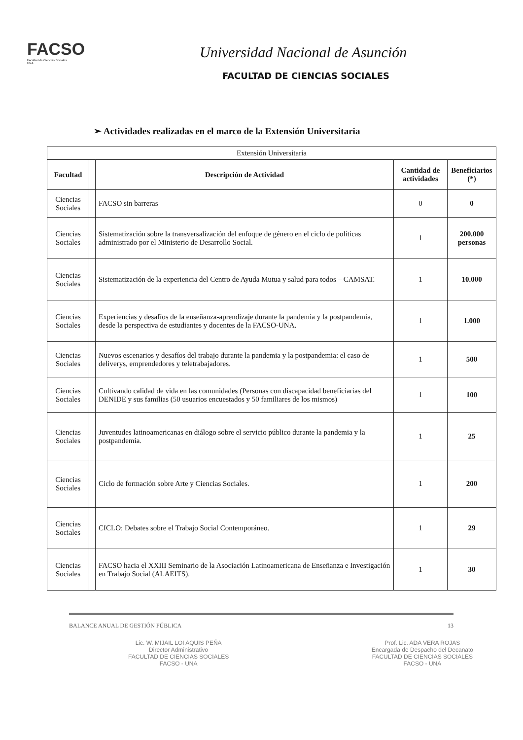FACSO
Facultad de Ciencias Sociales
UNA
Universidad Nacional de Asunción
FACULTAD DE CIENCIAS SOCIALES
➢ Actividades realizadas en el marco de la Extensión Universitaria
| Extensión Universitaria | | | | |
| Facultad | | Descripción de Actividad | Cantidad de actividades | Beneficiarios (*) |
| Ciencias Sociales | | FACSO sin barreras | 0 | 0 |
| Ciencias Sociales | | Sistematización sobre la transversalización del enfoque de género en el ciclo de políticas administrado por el Ministerio de Desarrollo Social. | 1 | 200.000 personas |
| Ciencias Sociales | | Sistematización de la experiencia del Centro de Ayuda Mutua y salud para todos – CAMSAT. | 1 | 10.000 |
| Ciencias Sociales | | Experiencias y desafíos de la enseñanza-aprendizaje durante la pandemia y la postpandemia, desde la perspectiva de estudiantes y docentes de la FACSO-UNA. | 1 | 1.000 |
| Ciencias Sociales | | Nuevos escenarios y desafíos del trabajo durante la pandemia y la postpandemia: el caso de deliverys, emprendedores y teletrabajadores. | 1 | 500 |
| Ciencias Sociales | | Cultivando calidad de vida en las comunidades (Personas con discapacidad beneficiarias del DENIDE y sus familias (50 usuarios encuestados y 50 familiares de los mismos) | 1 | 100 |
| Ciencias Sociales | | Juventudes latinoamericanas en diálogo sobre el servicio público durante la pandemia y la postpandemia. | 1 | 25 |
| Ciencias Sociales | | Ciclo de formación sobre Arte y Ciencias Sociales. | 1 | 200 |
| Ciencias Sociales | | CICLO: Debates sobre el Trabajo Social Contemporáneo. | 1 | 29 |
| Ciencias Sociales | | FACSO hacia el XXIII Seminario de la Asociación Latinoamericana de Enseñanza e Investigación en Trabajo Social (ALAEITS). | 1 | 30 |
BALANCE ANUAL DE GESTIÓN PÚBLICA 13
Lic. W. MIJAIL LOI AQUIS PEÑA
Director Administrativo
FACULTAD DE CIENCIAS SOCIALES
FACSO - UNA
Prof. Lic. ADA VERA ROJAS
Encargada de Despacho del Decanato
FACULTAD DE CIENCIAS SOCIALES
FACSO - UNA